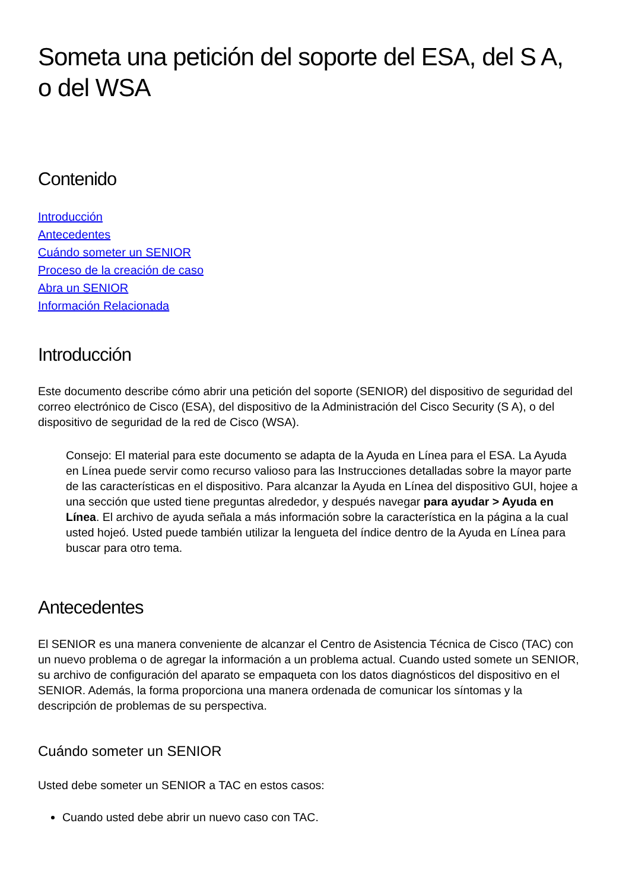Someta una petición del soporte del ESA, del S A, o del WSA
Contenido
Introducción
Antecedentes
Cuándo someter un SENIOR
Proceso de la creación de caso
Abra un SENIOR
Información Relacionada
Introducción
Este documento describe cómo abrir una petición del soporte (SENIOR) del dispositivo de seguridad del correo electrónico de Cisco (ESA), del dispositivo de la Administración del Cisco Security (S A), o del dispositivo de seguridad de la red de Cisco (WSA).
Consejo: El material para este documento se adapta de la Ayuda en Línea para el ESA. La Ayuda en Línea puede servir como recurso valioso para las Instrucciones detalladas sobre la mayor parte de las características en el dispositivo. Para alcanzar la Ayuda en Línea del dispositivo GUI, hojee a una sección que usted tiene preguntas alrededor, y después navegar para ayudar > Ayuda en Línea. El archivo de ayuda señala a más información sobre la característica en la página a la cual usted hojeó. Usted puede también utilizar la lengueta del índice dentro de la Ayuda en Línea para buscar para otro tema.
Antecedentes
El SENIOR es una manera conveniente de alcanzar el Centro de Asistencia Técnica de Cisco (TAC) con un nuevo problema o de agregar la información a un problema actual. Cuando usted somete un SENIOR, su archivo de configuración del aparato se empaqueta con los datos diagnósticos del dispositivo en el SENIOR. Además, la forma proporciona una manera ordenada de comunicar los síntomas y la descripción de problemas de su perspectiva.
Cuándo someter un SENIOR
Usted debe someter un SENIOR a TAC en estos casos:
Cuando usted debe abrir un nuevo caso con TAC.